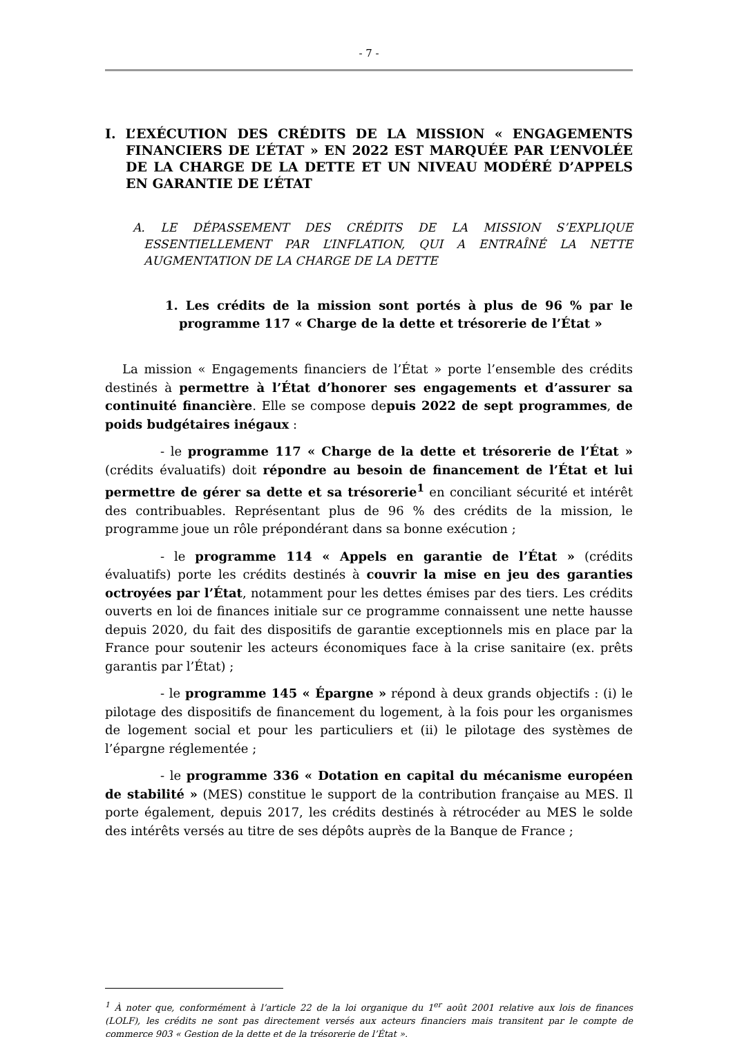- 7 -
I. L’EXÉCUTION DES CRÉDITS DE LA MISSION « ENGAGEMENTS FINANCIERS DE L’ÉTAT » EN 2022 EST MARQUÉE PAR L’ENVOLÉE DE LA CHARGE DE LA DETTE ET UN NIVEAU MODÉRÉ D’APPELS EN GARANTIE DE L’ÉTAT
A. LE DÉPASSEMENT DES CRÉDITS DE LA MISSION S’EXPLIQUE ESSENTIELLEMENT PAR L’INFLATION, QUI A ENTRAÎNÉ LA NETTE AUGMENTATION DE LA CHARGE DE LA DETTE
1. Les crédits de la mission sont portés à plus de 96 % par le programme 117 « Charge de la dette et trésorerie de l’État »
La mission « Engagements financiers de l’État » porte l’ensemble des crédits destinés à permettre à l’État d’honorer ses engagements et d’assurer sa continuité financière. Elle se compose depuis 2022 de sept programmes, de poids budgétaires inégaux :
- le programme 117 « Charge de la dette et trésorerie de l’État » (crédits évaluatifs) doit répondre au besoin de financement de l’État et lui permettre de gérer sa dette et sa trésorerie<sup>1</sup> en conciliant sécurité et intérêt des contribuables. Représentant plus de 96 % des crédits de la mission, le programme joue un rôle prépondérant dans sa bonne exécution ;
- le programme 114 « Appels en garantie de l’État » (crédits évaluatifs) porte les crédits destinés à couvrir la mise en jeu des garanties octroyées par l’État, notamment pour les dettes émises par des tiers. Les crédits ouverts en loi de finances initiale sur ce programme connaissent une nette hausse depuis 2020, du fait des dispositifs de garantie exceptionnels mis en place par la France pour soutenir les acteurs économiques face à la crise sanitaire (ex. prêts garantis par l’État) ;
- le programme 145 « Épargne » répond à deux grands objectifs : (i) le pilotage des dispositifs de financement du logement, à la fois pour les organismes de logement social et pour les particuliers et (ii) le pilotage des systèmes de l’épargne réglementée ;
- le programme 336 « Dotation en capital du mécanisme européen de stabilité » (MES) constitue le support de la contribution française au MES. Il porte également, depuis 2017, les crédits destinés à rétrocéder au MES le solde des intérêts versés au titre de ses dépôts auprès de la Banque de France ;
<sup>1</sup> À noter que, conformément à l’article 22 de la loi organique du 1<sup>er</sup> août 2001 relative aux lois de finances (LOLF), les crédits ne sont pas directement versés aux acteurs financiers mais transitent par le compte de commerce 903 « Gestion de la dette et de la trésorerie de l’État ».